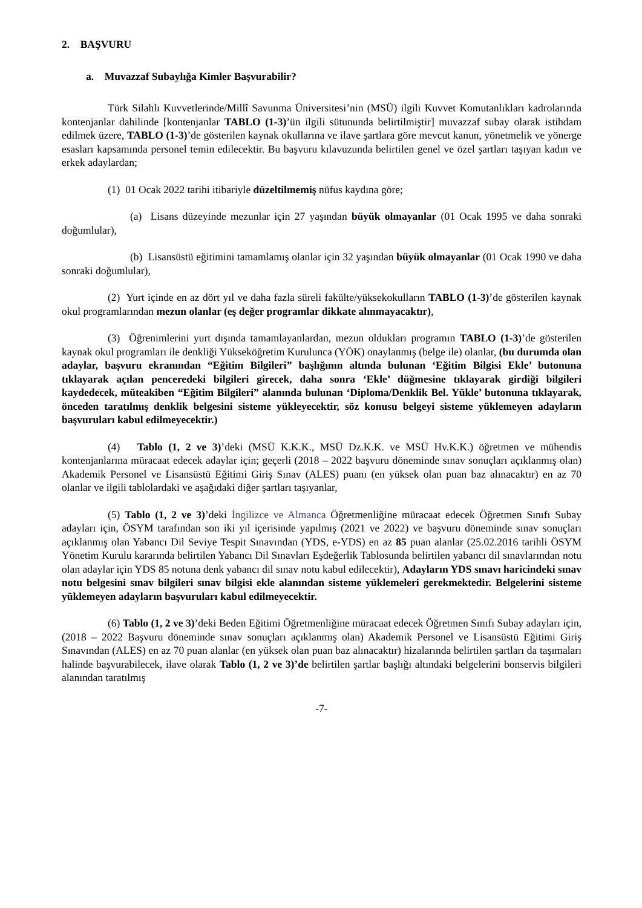2. BAŞVURU
a. Muvazzaf Subaylığa Kimler Başvurabilir?
Türk Silahlı Kuvvetlerinde/Millî Savunma Üniversitesi’nin (MSÜ) ilgili Kuvvet Komutanlıkları kadrolarında kontenjanlar dahilinde [kontenjanlar TABLO (1-3)’ün ilgili sütununda belirtilmiştir] muvazzaf subay olarak istihdam edilmek üzere, TABLO (1-3)’de gösterilen kaynak okullarına ve ilave şartlara göre mevcut kanun, yönetmelik ve yönerge esasları kapsamında personel temin edilecektir. Bu başvuru kılavuzunda belirtilen genel ve özel şartları taşıyan kadın ve erkek adaylardan;
(1) 01 Ocak 2022 tarihi itibariyle düzeltilmemiş nüfus kaydına göre;
(a) Lisans düzeyinde mezunlar için 27 yaşından büyük olmayanlar (01 Ocak 1995 ve daha sonraki doğumlular),
(b) Lisansüstü eğitimini tamamlamış olanlar için 32 yaşından büyük olmayanlar (01 Ocak 1990 ve daha sonraki doğumlular),
(2) Yurt içinde en az dört yıl ve daha fazla süreli fakülte/yüksekokulların TABLO (1-3)’de gösterilen kaynak okul programlarından mezun olanlar (eş değer programlar dikkate alınmayacaktır),
(3) Öğrenimlerini yurt dışında tamamlayanlardan, mezun oldukları programın TABLO (1-3)’de gösterilen kaynak okul programları ile denkliği Yükseköğretim Kurulunca (YÖK) onaylanmış (belge ile) olanlar, (bu durumda olan adaylar, başvuru ekranından “Eğitim Bilgileri” başlığının altında bulunan ‘Eğitim Bilgisi Ekle’ butonuna tıklayarak açılan penceredeki bilgileri girecek, daha sonra ‘Ekle’ düğmesine tıklayarak girdiği bilgileri kaydedecek, müteakiben “Eğitim Bilgileri” alanında bulunan ‘Diploma/Denklik Bel. Yükle’ butonuna tıklayarak, önceden taratılmış denklik belgesini sisteme yükleyecektir, söz konusu belgeyi sisteme yüklemeyen adayların başvuruları kabul edilmeyecektir.)
(4) Tablo (1, 2 ve 3)’deki (MSÜ K.K.K., MSÜ Dz.K.K. ve MSÜ Hv.K.K.) öğretmen ve mühendis kontenjanlarına müracaat edecek adaylar için; geçerli (2018 – 2022 başvuru döneminde sınav sonuçları açıklanmış olan) Akademik Personel ve Lisansüstü Eğitimi Giriş Sınav (ALES) puanı (en yüksek olan puan baz alınacaktır) en az 70 olanlar ve ilgili tablolardaki ve aşağıdaki diğer şartları taşıyanlar,
(5) Tablo (1, 2 ve 3)’deki İngilizce ve Almanca Öğretmenliğine müracaat edecek Öğretmen Sınıfı Subay adayları için, ÖSYM tarafından son iki yıl içerisinde yapılmış (2021 ve 2022) ve başvuru döneminde sınav sonuçları açıklanmış olan Yabancı Dil Seviye Tespit Sınavından (YDS, e-YDS) en az 85 puan alanlar (25.02.2016 tarihli ÖSYM Yönetim Kurulu kararında belirtilen Yabancı Dil Sınavları Eşdeğerlik Tablosunda belirtilen yabancı dil sınavlarından notu olan adaylar için YDS 85 notuna denk yabancı dil sınav notu kabul edilecektir), Adayların YDS sınavı haricindeki sınav notu belgesini sınav bilgileri sınav bilgisi ekle alanından sisteme yüklemeleri gerekmektedir. Belgelerini sisteme yüklemeyen adayların başvuruları kabul edilmeyecektir.
(6) Tablo (1, 2 ve 3)’deki Beden Eğitimi Öğretmenliğine müracaat edecek Öğretmen Sınıfı Subay adayları için, (2018 – 2022 Başvuru döneminde sınav sonuçları açıklanmış olan) Akademik Personel ve Lisansüstü Eğitimi Giriş Sınavından (ALES) en az 70 puan alanlar (en yüksek olan puan baz alınacaktır) hizalarında belirtilen şartları da taşımaları halinde başvurabilecek, ilave olarak Tablo (1, 2 ve 3)’de belirtilen şartlar başlığı altındaki belgelerini bonservis bilgileri alanından taratılmış
-7-